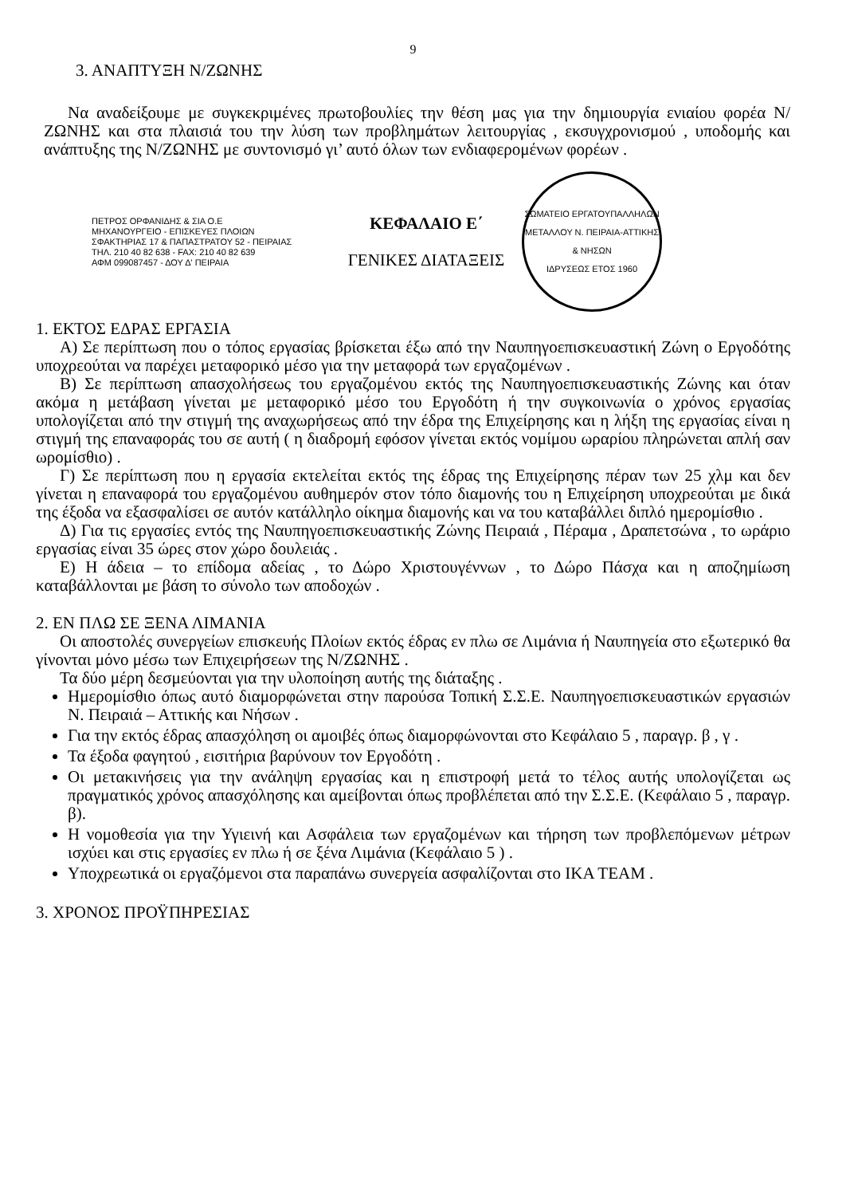9
3. ΑΝΑΠΤΥΞΗ Ν/ΖΩΝΗΣ
Να αναδείξουμε με συγκεκριμένες πρωτοβουλίες την θέση μας για την δημιουργία ενιαίου φορέα Ν/ΖΩΝΗΣ και στα πλαισιά του την λύση των προβλημάτων λειτουργίας , εκσυγχρονισμού , υποδομής και ανάπτυξης της Ν/ΖΩΝΗΣ με συντονισμό γι’ αυτό όλων των ενδιαφερομένων φορέων .
ΠΕΤΡΟΣ ΟΡΦΑΝΙΔΗΣ & ΣΙΑ Ο.Ε
ΜΗΧΑΝΟΥΡΓΕΙΟ - ΕΠΙΣΚΕΥΕΣ ΠΛΟΙΩΝ
ΣΦΑΚΤΗΡΙΑΣ 17 & ΠΑΠΑΣΤΡΑΤΟΥ 52 - ΠΕΙΡΑΙΑΣ
ΤΗΛ. 210 40 82 638 - FAX: 210 40 82 639
ΑΦΜ 099087457 - ΔΟΥ Δ' ΠΕΙΡΑΙΑ
ΚΕΦΑΛΑΙΟ Ε΄
ΓΕΝΙΚΕΣ ΔΙΑΤΑΞΕΙΣ
ΣΩΜΑΤΕΙΟ ΕΡΓΑΤΟΥΠΑΛΛΗΛΩΝ ΜΕΤΑΛΛΟΥ Ν. ΠΕΙΡΑΙΑ-ΑΤΤΙΚΗΣ & ΝΗΣΩΝ
ΙΔΡΥΣΕΩΣ ΕΤΟΣ 1960
1. ΕΚΤΟΣ ΕΔΡΑΣ ΕΡΓΑΣΙΑ
Α) Σε περίπτωση που ο τόπος εργασίας βρίσκεται έξω από την Ναυπηγοεπισκευαστική Ζώνη ο Εργοδότης υποχρεούται να παρέχει μεταφορικό μέσο για την μεταφορά των εργαζομένων .
Β) Σε περίπτωση απασχολήσεως του εργαζομένου εκτός της Ναυπηγοεπισκευαστικής Ζώνης και όταν ακόμα η μετάβαση γίνεται με μεταφορικό μέσο του Εργοδότη ή την συγκοινωνία ο χρόνος εργασίας υπολογίζεται από την στιγμή της αναχωρήσεως από την έδρα της Επιχείρησης και η λήξη της εργασίας είναι η στιγμή της επαναφοράς του σε αυτή ( η διαδρομή εφόσον γίνεται εκτός νομίμου ωραρίου πληρώνεται απλή σαν ωρομίσθιο) .
Γ) Σε περίπτωση που η εργασία εκτελείται εκτός της έδρας της Επιχείρησης πέραν των 25 χλμ και δεν γίνεται η επαναφορά του εργαζομένου αυθημερόν στον τόπο διαμονής του η Επιχείρηση υποχρεούται με δικά της έξοδα να εξασφαλίσει σε αυτόν κατάλληλο οίκημα διαμονής και να του καταβάλλει διπλό ημερομίσθιο .
Δ) Για τις εργασίες εντός της Ναυπηγοεπισκευαστικής Ζώνης Πειραιά , Πέραμα , Δραπετσώνα , το ωράριο εργασίας είναι 35 ώρες στον χώρο δουλειάς .
Ε) Η άδεια – το επίδομα αδείας , το Δώρο Χριστουγέννων , το Δώρο Πάσχα και η αποζημίωση καταβάλλονται με βάση το σύνολο των αποδοχών .
2. ΕΝ ΠΛΩ ΣΕ ΞΕΝΑ ΛΙΜΑΝΙΑ
Οι αποστολές συνεργείων επισκευής Πλοίων εκτός έδρας εν πλω σε Λιμάνια ή Ναυπηγεία στο εξωτερικό θα γίνονται μόνο μέσω των Επιχειρήσεων της Ν/ΖΩΝΗΣ .
Τα δύο μέρη δεσμεύονται για την υλοποίηση αυτής της διάταξης .
Ημερομίσθιο όπως αυτό διαμορφώνεται στην παρούσα Τοπική Σ.Σ.Ε. Ναυπηγοεπισκευαστικών εργασιών Ν. Πειραιά – Αττικής και Νήσων .
Για την εκτός έδρας απασχόληση οι αμοιβές όπως διαμορφώνονται στο Κεφάλαιο 5 , παραγρ. β , γ .
Τα έξοδα φαγητού , εισιτήρια βαρύνουν τον Εργοδότη .
Οι μετακινήσεις για την ανάληψη εργασίας και η επιστροφή μετά το τέλος αυτής υπολογίζεται ως πραγματικός χρόνος απασχόλησης και αμείβονται όπως προβλέπεται από την Σ.Σ.Ε. (Κεφάλαιο 5 , παραγρ. β).
Η νομοθεσία για την Υγιεινή και Ασφάλεια των εργαζομένων και τήρηση των προβλεπόμενων μέτρων ισχύει και στις εργασίες εν πλω ή σε ξένα Λιμάνια (Κεφάλαιο 5 ) .
Υποχρεωτικά οι εργαζόμενοι στα παραπάνω συνεργεία ασφαλίζονται στο ΙΚΑ ΤΕΑΜ .
3. ΧΡΟΝΟΣ ΠΡΟΫΠΗΡΕΣΙΑΣ